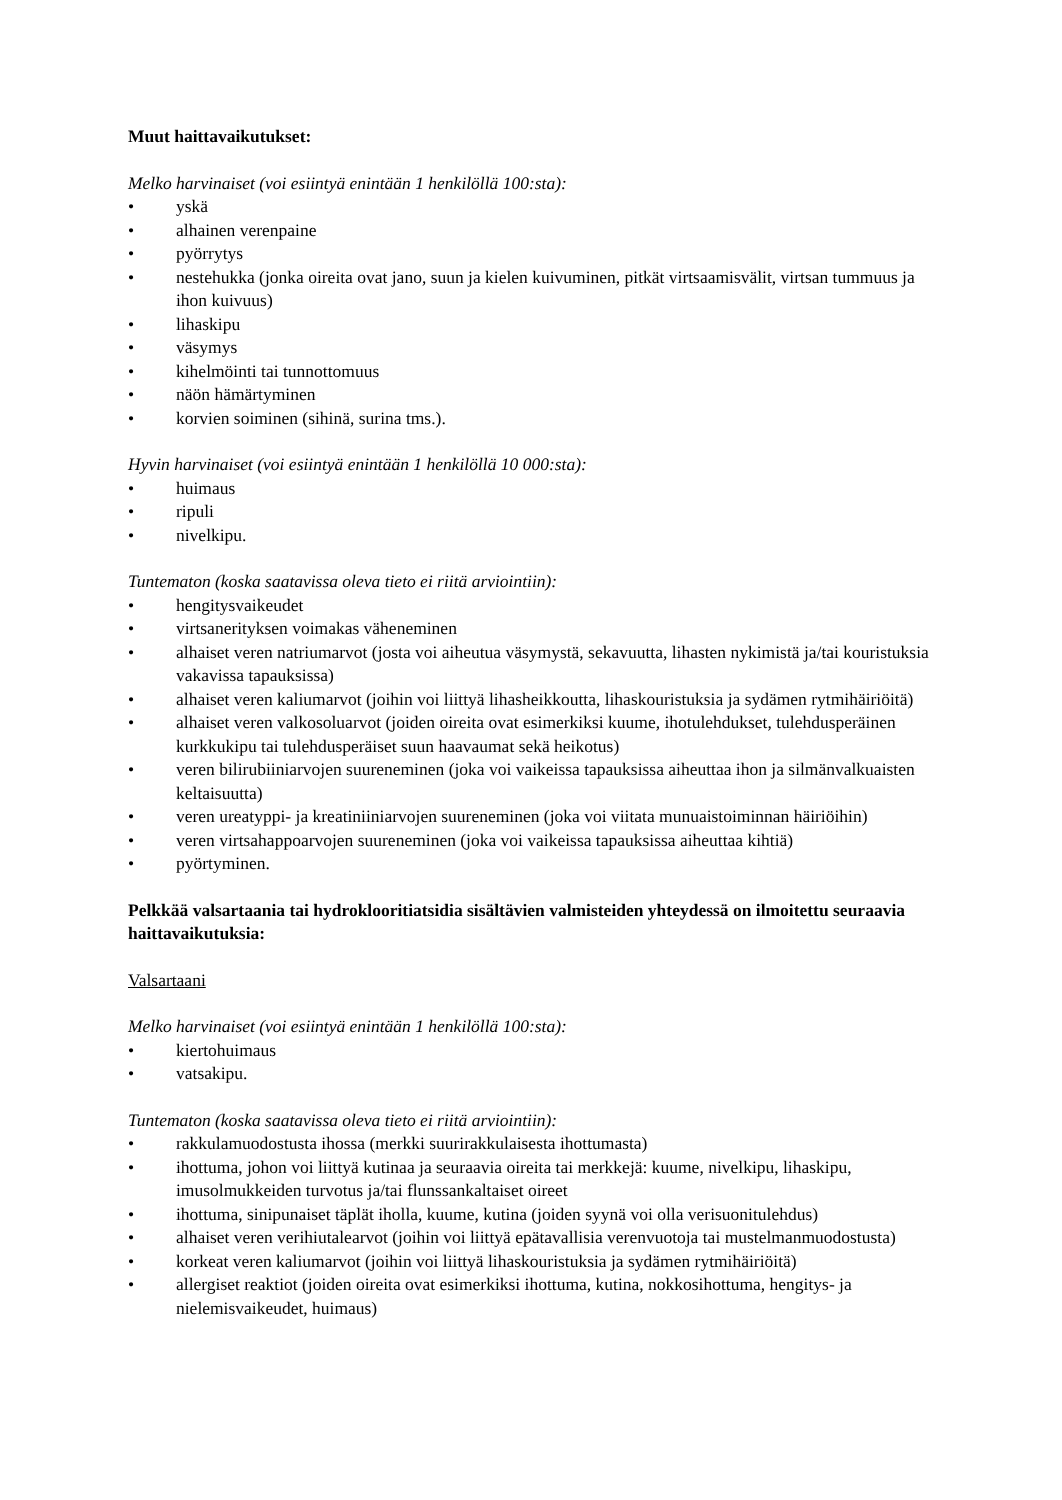Muut haittavaikutukset:
Melko harvinaiset (voi esiintyä enintään 1 henkilöllä 100:sta):
• yskä
• alhainen verenpaine
• pyörrytys
• nestehukka (jonka oireita ovat jano, suun ja kielen kuivuminen, pitkät virtsaamisvälit, virtsan tummuus ja ihon kuivuus)
• lihaskipu
• väsymys
• kihelmöinti tai tunnottomuus
• näön hämärtyminen
• korvien soiminen (sihinä, surina tms.).
Hyvin harvinaiset (voi esiintyä enintään 1 henkilöllä 10 000:sta):
• huimaus
• ripuli
• nivelkipu.
Tuntematon (koska saatavissa oleva tieto ei riitä arviointiin):
• hengitysvaikeudet
• virtsanerityksen voimakas väheneminen
• alhaiset veren natriumarvot (josta voi aiheutua väsymystä, sekavuutta, lihasten nykimistä ja/tai kouristuksia vakavissa tapauksissa)
• alhaiset veren kaliumarvot (joihin voi liittyä lihasheikkoutta, lihaskouristuksia ja sydämen rytmihäiriöitä)
• alhaiset veren valkosoluarvot (joiden oireita ovat esimerkiksi kuume, ihotulehdukset, tulehdusperäinen kurkkukipu tai tulehdusperäiset suun haavaumat sekä heikotus)
• veren bilirubiiniarvojen suureneminen (joka voi vaikeissa tapauksissa aiheuttaa ihon ja silmänvalkuaisten keltaisuutta)
• veren ureatyppi- ja kreatiniiniarvojen suureneminen (joka voi viitata munuaistoiminnan häiriöihin)
• veren virtsahappoarvojen suureneminen (joka voi vaikeissa tapauksissa aiheuttaa kihtiä)
• pyörtyminen.
Pelkkää valsartaania tai hydroklooritiatsidia sisältävien valmisteiden yhteydessä on ilmoitettu seuraavia haittavaikutuksia:
Valsartaani
Melko harvinaiset (voi esiintyä enintään 1 henkilöllä 100:sta):
• kiertohuimaus
• vatsakipu.
Tuntematon (koska saatavissa oleva tieto ei riitä arviointiin):
• rakkulamuodostusta ihossa (merkki suurirakkulaisesta ihottumasta)
• ihottuma, johon voi liittyä kutinaa ja seuraavia oireita tai merkkejä: kuume, nivelkipu, lihaskipu, imusolmukkeiden turvotus ja/tai flunssankaltaiset oireet
• ihottuma, sinipunaiset täplät iholla, kuume, kutina (joiden syynä voi olla verisuonitulehdus)
• alhaiset veren verihiutalearvot (joihin voi liittyä epätavallisia verenvuotoja tai mustelmanmuodostusta)
• korkeat veren kaliumarvot (joihin voi liittyä lihaskouristuksia ja sydämen rytmihäiriöitä)
• allergiset reaktiot (joiden oireita ovat esimerkiksi ihottuma, kutina, nokkosihottuma, hengitys- ja nielemisvaikeudet, huimaus)